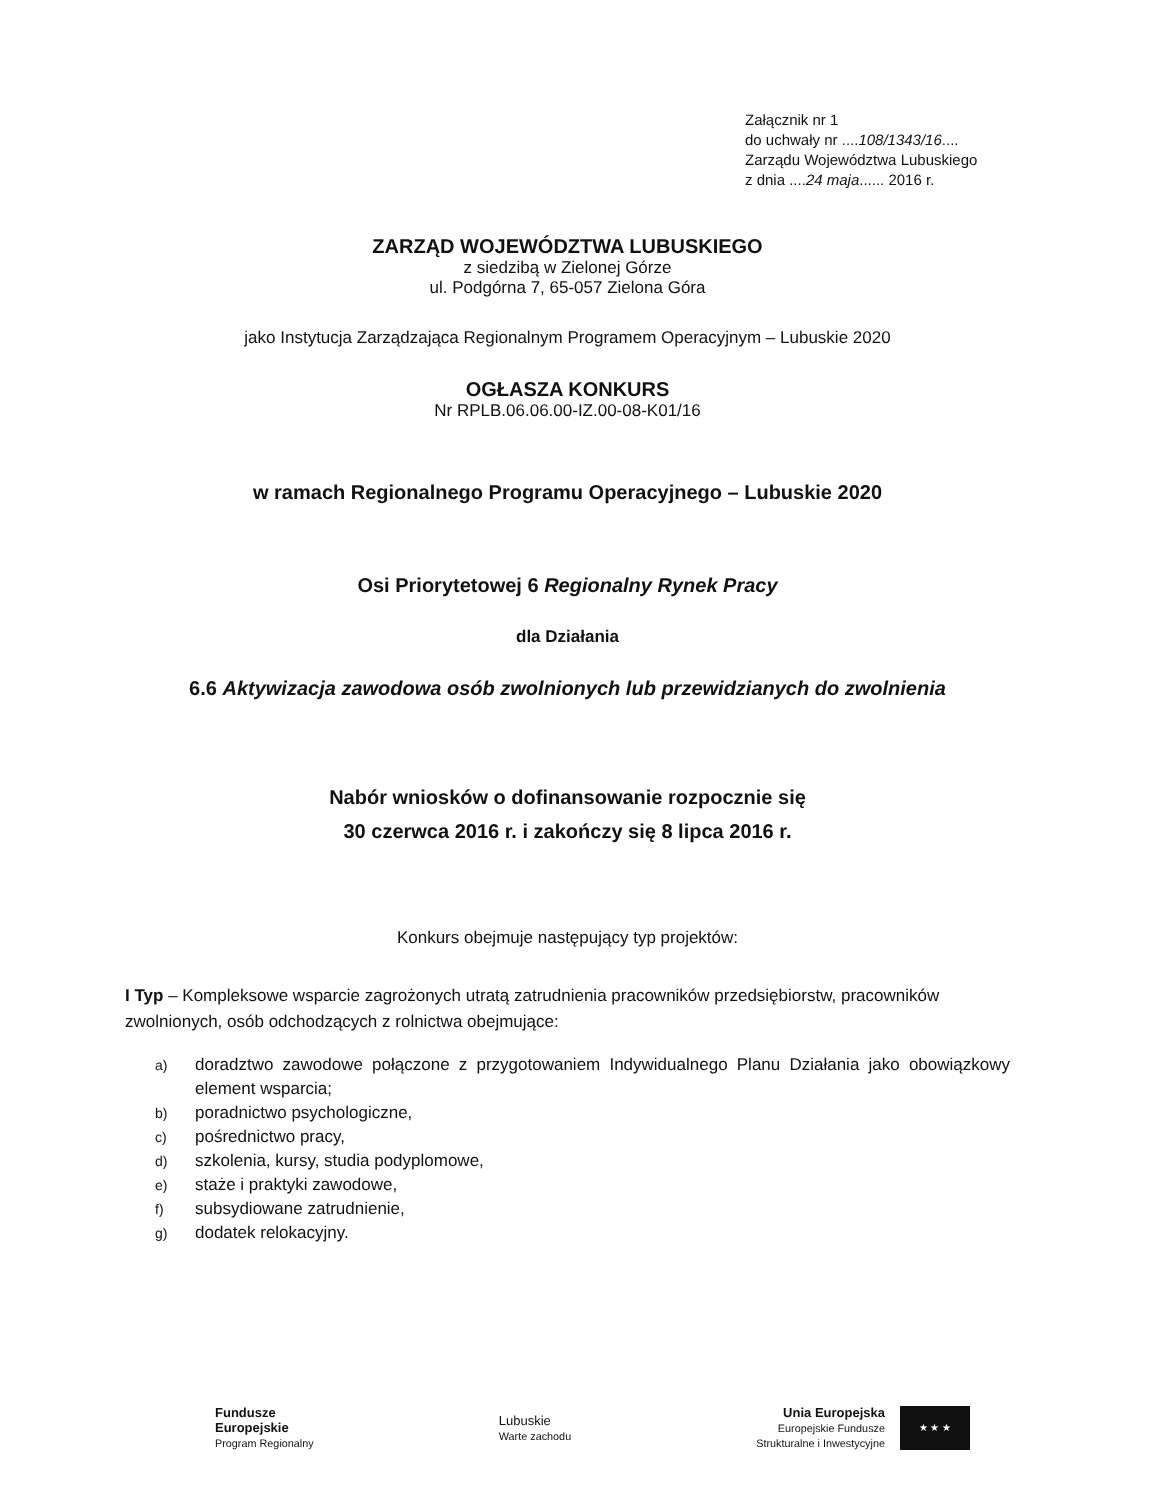Załącznik nr 1
do uchwały nr ....108/1343/16....
Zarządu Województwa Lubuskiego
z dnia ....24 maja...... 2016 r.
ZARZĄD WOJEWÓDZTWA LUBUSKIEGO
z siedzibą w Zielonej Górze
ul. Podgórna 7, 65-057 Zielona Góra
jako Instytucja Zarządzająca Regionalnym Programem Operacyjnym – Lubuskie 2020
OGŁASZA KONKURS
Nr RPLB.06.06.00-IZ.00-08-K01/16
w ramach Regionalnego Programu Operacyjnego – Lubuskie 2020
Osi Priorytetowej 6 Regionalny Rynek Pracy
dla Działania
6.6 Aktywizacja zawodowa osób zwolnionych lub przewidzianych do zwolnienia
Nabór wniosków o dofinansowanie rozpocznie się
30 czerwca 2016 r. i zakończy się 8 lipca 2016 r.
Konkurs obejmuje następujący typ projektów:
I Typ – Kompleksowe wsparcie zagrożonych utratą zatrudnienia pracowników przedsiębiorstw, pracowników zwolnionych, osób odchodzących z rolnictwa obejmujące:
a) doradztwo zawodowe połączone z przygotowaniem Indywidualnego Planu Działania jako obowiązkowy element wsparcia;
b) poradnictwo psychologiczne,
c) pośrednictwo pracy,
d) szkolenia, kursy, studia podyplomowe,
e) staże i praktyki zawodowe,
f) subsydiowane zatrudnienie,
g) dodatek relokacyjny.
Fundusze
Europejskie
Program Regionalny
Lubuskie
Warte zachodu
Unia Europejska
Europejskie Fundusze
Strukturalne i Inwestycyjne
★ ★ ★